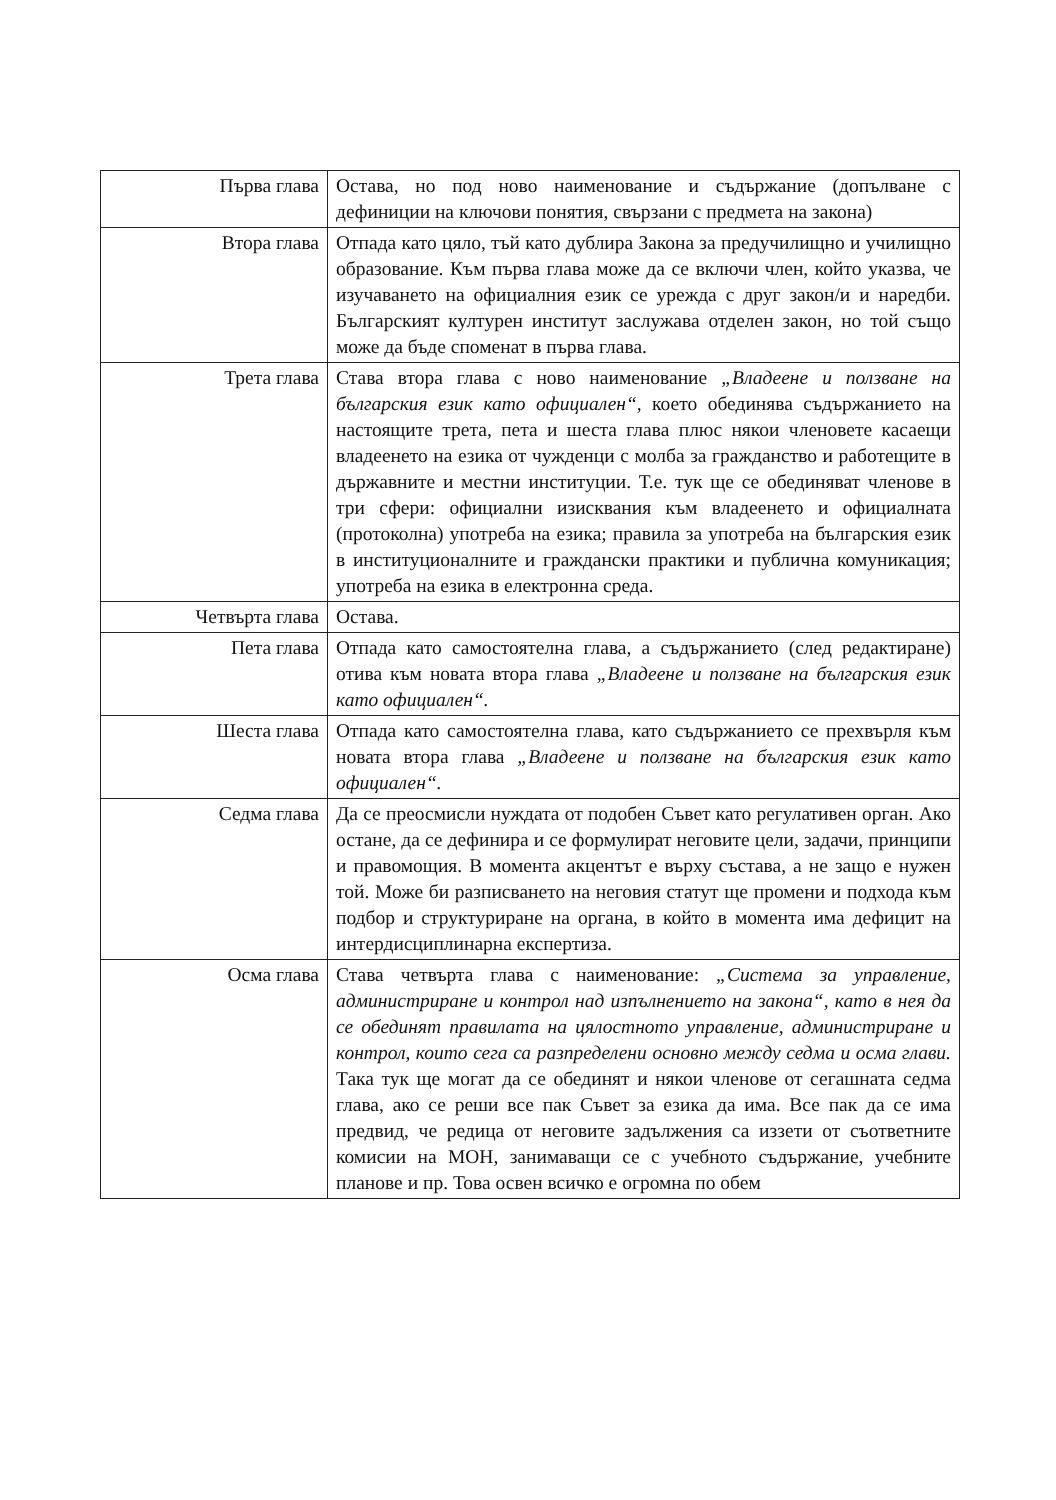| Първа глава | Остава, но под ново наименование и съдържание (допълване с дефиниции на ключови понятия, свързани с предмета на закона) |
| Втора глава | Отпада като цяло, тъй като дублира Закона за предучилищно и училищно образование. Към първа глава може да се включи член, който указва, че изучаването на официалния език се урежда с друг закон/и и наредби. Българският културен институт заслужава отделен закон, но той също може да бъде споменат в първа глава. |
| Трета глава | Става втора глава с ново наименование „Владеене и ползване на българския език като официален“, което обединява съдържанието на настоящите трета, пета и шеста глава плюс някои членовете касаещи владеенето на езика от чужденци с молба за гражданство и работещите в държавните и местни институции. Т.е. тук ще се обединяват членове в три сфери: официални изисквания към владеенето и официалната (протоколна) употреба на езика; правила за употреба на българския език в институционалните и граждански практики и публична комуникация; употреба на езика в електронна среда. |
| Четвърта глава | Остава. |
| Пета глава | Отпада като самостоятелна глава, а съдържанието (след редактиране) отива към новата втора глава „Владеене и ползване на българския език като официален“. |
| Шеста глава | Отпада като самостоятелна глава, като съдържанието се прехвърля към новата втора глава „Владеене и ползване на българския език като официален“. |
| Седма глава | Да се преосмисли нуждата от подобен Съвет като регулативен орган. Ако остане, да се дефинира и се формулират неговите цели, задачи, принципи и правомощия. В момента акцентът е върху състава, а не защо е нужен той. Може би разписването на неговия статут ще промени и подхода към подбор и структуриране на органа, в който в момента има дефицит на интердисциплинарна експертиза. |
| Осма глава | Става четвърта глава с наименование: „Система за управление, администриране и контрол над изпълнението на закона“, като в нея да се обединят правилата на цялостното управление, администриране и контрол, които сега са разпределени основно между седма и осма глави. Така тук ще могат да се обединят и някои членове от сегашната седма глава, ако се реши все пак Съвет за езика да има. Все пак да се има предвид, че редица от неговите задължения са иззети от съответните комисии на МОН, занимаващи се с учебното съдържание, учебните планове и пр. Това освен всичко е огромна по обем |